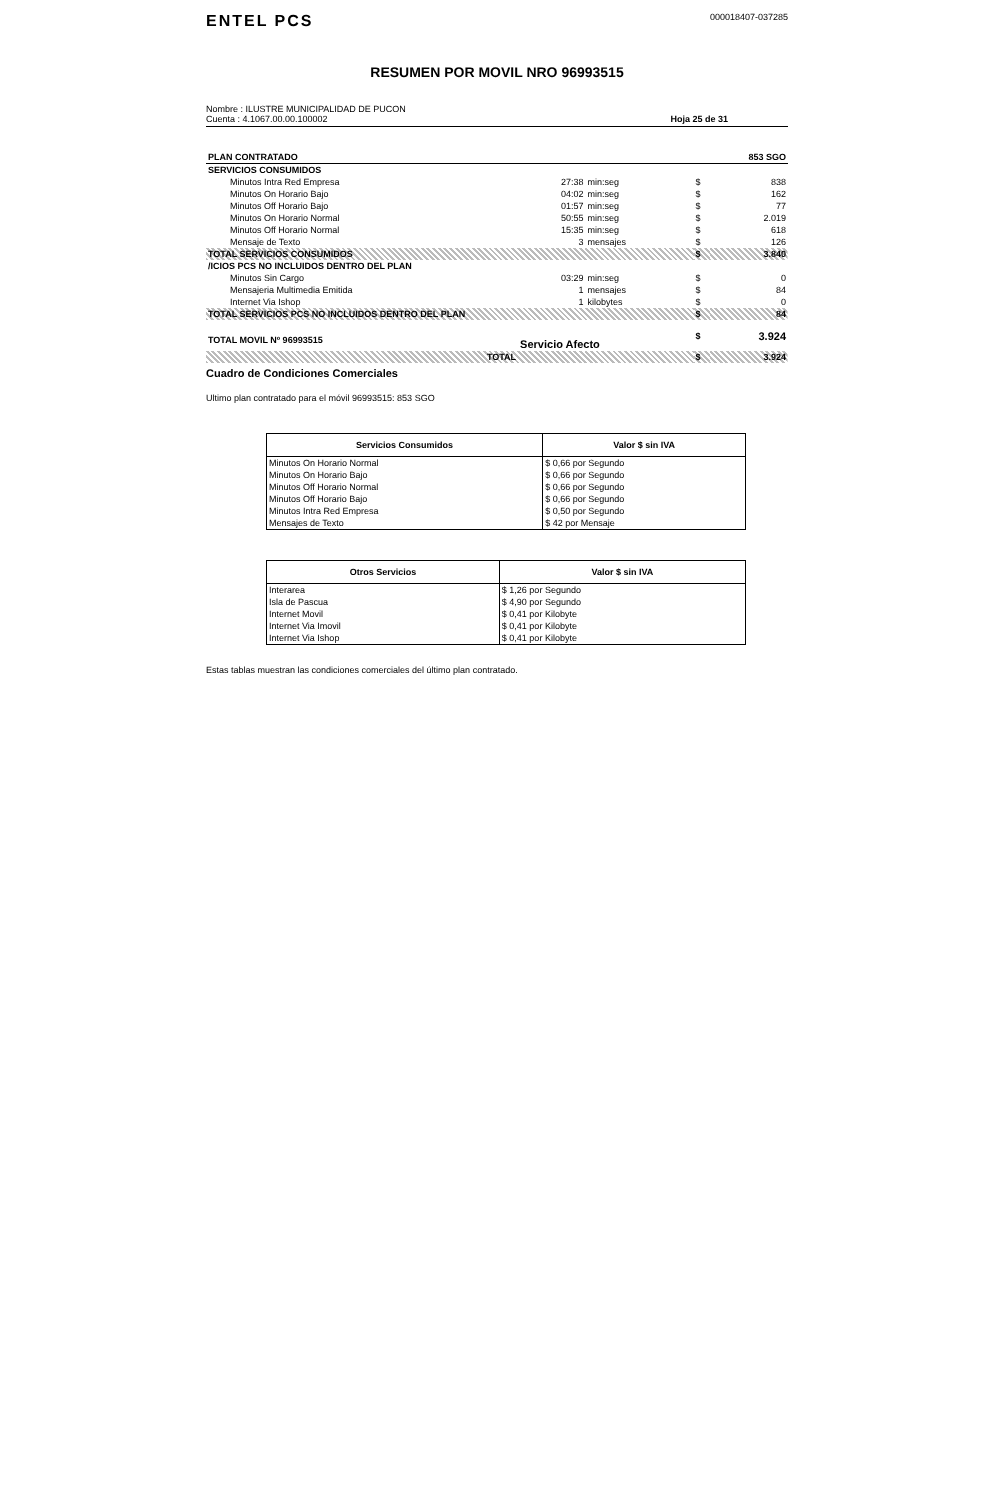ENTEL PCS
000018407-037285
RESUMEN POR MOVIL NRO 96993515
Nombre : ILUSTRE MUNICIPALIDAD DE PUCON
Cuenta : 4.1067.00.00.100002
Hoja 25 de 31
| PLAN CONTRATADO | | | | 853 SGO |
| SERVICIOS CONSUMIDOS | | | | |
| Minutos Intra Red Empresa | 27:38 | min:seg | $ | 838 |
| Minutos On Horario Bajo | 04:02 | min:seg | $ | 162 |
| Minutos Off Horario Bajo | 01:57 | min:seg | $ | 77 |
| Minutos On Horario Normal | 50:55 | min:seg | $ | 2.019 |
| Minutos Off Horario Normal | 15:35 | min:seg | $ | 618 |
| Mensaje de Texto | 3 | mensajes | $ | 126 |
| TOTAL SERVICIOS CONSUMIDOS | | | $ | 3.840 |
| /ICIOS PCS NO INCLUIDOS DENTRO DEL PLAN | | | | |
| Minutos Sin Cargo | 03:29 | min:seg | $ | 0 |
| Mensajeria Multimedia Emitida | 1 | mensajes | $ | 84 |
| Internet Via Ishop | 1 | kilobytes | $ | 0 |
| TOTAL SERVICIOS PCS NO INCLUIDOS DENTRO DEL PLAN | | | $ | 84 |
| TOTAL MOVIL Nº 96993515 | Servicio Afecto | | $ | 3.924 |
| TOTAL | | | $ | 3.924 |
Cuadro de Condiciones Comerciales
Ultimo plan contratado para el móvil 96993515: 853 SGO
| Servicios Consumidos | Valor $ sin IVA |
| --- | --- |
| Minutos On Horario Normal | $ 0,66 por Segundo |
| Minutos On Horario Bajo | $ 0,66 por Segundo |
| Minutos Off Horario Normal | $ 0,66 por Segundo |
| Minutos Off Horario Bajo | $ 0,66 por Segundo |
| Minutos Intra Red Empresa | $ 0,50 por Segundo |
| Mensajes de Texto | $ 42 por Mensaje |
| Otros Servicios | Valor $ sin IVA |
| --- | --- |
| Interarea | $ 1,26 por Segundo |
| Isla de Pascua | $ 4,90 por Segundo |
| Internet Movil | $ 0,41 por Kilobyte |
| Internet Via Imovil | $ 0,41 por Kilobyte |
| Internet Via Ishop | $ 0,41 por Kilobyte |
Estas tablas muestran las condiciones comerciales del último plan contratado.